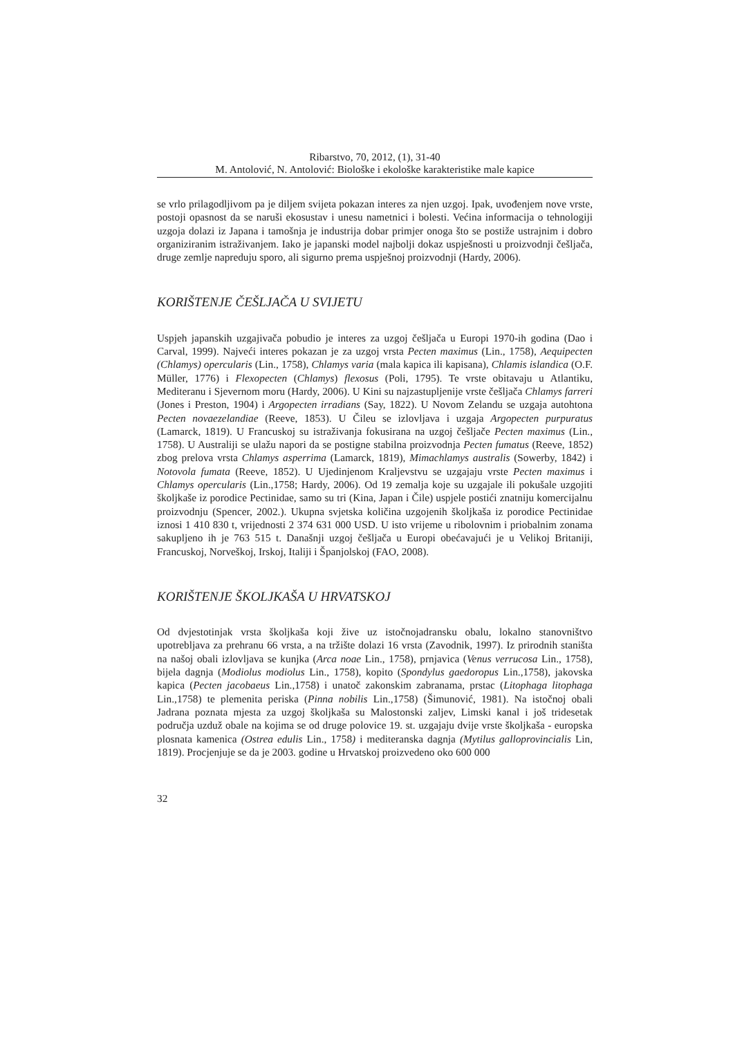Ribarstvo, 70, 2012, (1), 31-40
M. Antolović, N. Antolović: Biološke i ekološke karakteristike male kapice
se vrlo prilagodljivom pa je diljem svijeta pokazan interes za njen uzgoj. Ipak, uvođenjem nove vrste, postoji opasnost da se naruši ekosustav i unesu nametnici i bolesti. Većina informacija o tehnologiji uzgoja dolazi iz Japana i tamošnja je industrija dobar primjer onoga što se postiže ustrajnim i dobro organiziranim istraživanjem. Iako je japanski model najbolji dokaz uspješnosti u proizvodnji češljača, druge zemlje napreduju sporo, ali sigurno prema uspješnoj proizvodnji (Hardy, 2006).
KORIŠTENJE ČEŠLJAČA U SVIJETU
Uspjeh japanskih uzgajivača pobudio je interes za uzgoj češljača u Europi 1970-ih godina (Dao i Carval, 1999). Najveći interes pokazan je za uzgoj vrsta Pecten maximus (Lin., 1758), Aequipecten (Chlamys) opercularis (Lin., 1758), Chlamys varia (mala kapica ili kapisana), Chlamis islandica (O.F. Müller, 1776) i Flexopecten (Chlamys) flexosus (Poli, 1795). Te vrste obitavaju u Atlantiku, Mediteranu i Sjevernom moru (Hardy, 2006). U Kini su najzastupljenije vrste češljača Chlamys farreri (Jones i Preston, 1904) i Argopecten irradians (Say, 1822). U Novom Zelandu se uzgaja autohtona Pecten novaezelandiae (Reeve, 1853). U Čileu se izlovljava i uzgaja Argopecten purpuratus (Lamarck, 1819). U Francuskoj su istraživanja fokusirana na uzgoj češljače Pecten maximus (Lin., 1758). U Australiji se ulažu napori da se postigne stabilna proizvodnja Pecten fumatus (Reeve, 1852) zbog prelova vrsta Chlamys asperrima (Lamarck, 1819), Mimachlamys australis (Sowerby, 1842) i Notovola fumata (Reeve, 1852). U Ujedinjenom Kraljevstvu se uzgajaju vrste Pecten maximus i Chlamys opercularis (Lin.,1758; Hardy, 2006). Od 19 zemalja koje su uzgajale ili pokušale uzgojiti školjkaše iz porodice Pectinidae, samo su tri (Kina, Japan i Čile) uspjele postići znatniju komercijalnu proizvodnju (Spencer, 2002.). Ukupna svjetska količina uzgojenih školjkaša iz porodice Pectinidae iznosi 1 410 830 t, vrijednosti 2 374 631 000 USD. U isto vrijeme u ribolovnim i priobalnim zonama sakupljeno ih je 763 515 t. Današnji uzgoj češljača u Europi obećavajući je u Velikoj Britaniji, Francuskoj, Norveškoj, Irskoj, Italiji i Španjolskoj (FAO, 2008).
KORIŠTENJE ŠKOLJKAŠA U HRVATSKOJ
Od dvjestotinjak vrsta školjkaša koji žive uz istočnojadransku obalu, lokalno stanovništvo upotrebljava za prehranu 66 vrsta, a na tržište dolazi 16 vrsta (Zavodnik, 1997). Iz prirodnih staništa na našoj obali izlovljava se kunjka (Arca noae Lin., 1758), prnjavica (Venus verrucosa Lin., 1758), bijela dagnja (Modiolus modiolus Lin., 1758), kopito (Spondylus gaedoropus Lin.,1758), jakovska kapica (Pecten jacobaeus Lin.,1758) i unatoč zakonskim zabranama, prstac (Litophaga litophaga Lin.,1758) te plemenita periska (Pinna nobilis Lin.,1758) (Šimunović, 1981). Na istočnoj obali Jadrana poznata mjesta za uzgoj školjkaša su Malostonski zaljev, Limski kanal i još tridesetak područja uzduž obale na kojima se od druge polovice 19. st. uzgajaju dvije vrste školjkaša - europska plosnata kamenica (Ostrea edulis Lin., 1758) i mediteranska dagnja (Mytilus galloprovincialis Lin, 1819). Procjenjuje se da je 2003. godine u Hrvatskoj proizvedeno oko 600 000
32